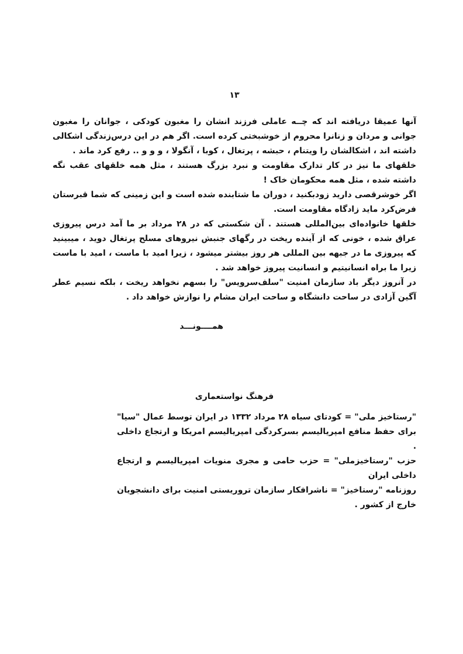۱۳
آنها عمیقا دریافته اند که چــه عاملی فرزند انشان را مغبون کودکی ، جوانان را مغبون جوانی و مردان و زنانرا محروم از خوشبختی کرده است. اگر هم در این درس‌زندگی اشکالی داشته اند ، اشکالشان را ویتنام ، حبشه ، پرتغال ، کوبا ، آنگولا ، و و و .. رفع کرد ماند .
خلقهای ما نیز در کار تدارک مقاومت و نبرد بزرگ هستند ، مثل همه خلقهای عقب نگه داشته شده ، مثل همه محکومان خاک !
اگر خوشرقصی دارید زودبکنید ، دوران ما شتابنده شده است و این زمینی که شما قبرستان فرض‌کرد مايد زادگاه مقاومت است.
خلقها خانواده‌ای بین‌المللی هستند . آن شکستی که در ۲۸ مرداد بر ما آمد درس پیروزی عراق شده ، خونی که از آینده ریخت در رگهای جنبش نیروهای مسلح پرتغال دوید ، میبینید که پیروزی ما در جبهه بین المللی هر روز بیشتر میشود ، زیرا امید با ماست ، امید با ماست زیرا ما براه انسانیتیم و انسانیت پیروز خواهد شد .
در آنروز دیگر باد سازمان امنیت "سلف‌سرویس" را بسهم نخواهد ریخت ، بلکه نسیم عطر آگین آزادی در ساحت دانشگاه و ساحت ایران مشام را نوازش خواهد داد .
همــــونـــد
فرهنگ نواستعماری
"رستاخیز ملی" = کودتای سیاه ۲۸ مرداد ۱۳۳۲ در ایران توسط عمال "سیا" برای حفظ منافع امپریالیسم بسرکردگی امپریالیسم امریکا و ارتجاع داخلی .
حزب "رستاخیزملی" = حزب حامی و مجری منویات امپریالیسم و ارتجاع داخلی ایران
روزنامه "رستاخیز" = ناشرافکار سازمان تروریستی امنیت برای دانشجویان خارج از کشور .